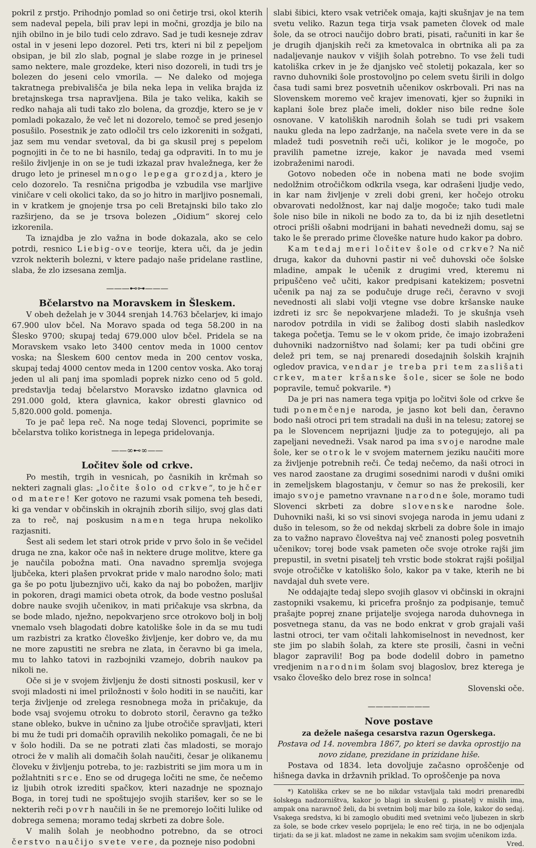pokril z prstjo. Prihodnjo pomlad so oni četirje trsi, okol kterih sem nadeval pepela, bili prav lepi in močni, grozdja je bilo na njih obilno in je bilo tudi celo zdravo. Sad je tudi kesneje zdrav ostal in v jeseni lepo dozorel. Peti trs, kteri ni bil z pepeljom obsipan, je bil zlo slab, pognal je slabe rozge in je prinesel samo nektere, male grozdeke, kteri niso dozoreli, in tudi trs je bolezen do jeseni celo vmorila. — Ne daleko od mojega takratnega prebivališča je bila neka lepa in velika brajda iz bretajnskega trsa napravljena. Bila je tako velika, kakih se redko nahaja ali tudi tako zlo bolena, da grozdje, ktero se je v pomladi pokazalo, že več let ni dozorelo, temoč se pred jesenjo posušilo. Posestnik je zato odločil trs celo izkoreniti in sožgati, jaz sem mu vendar svetoval, da bi ga skusil prej s pepelom pognojiti in če to ne bi hasnilo, tedaj ga odpraviti. In to mu je rešilo življenje in on se je tudi izkazal prav hvaležnega, ker že drugo leto je prinesel mnogo lepega grozdja, ktero je celo dozorelo. Ta resnična prigodba je vzbudila vse marljive viničare v celi okolici tako, da so jo hitro in marljivo posnemali, in v kratkem je gnojenje trsa po celi Bretajnski bilo tako zlo razširjeno, da se je trsova bolezen „Oidium“ skorej celo izkorenila.
Ta iznajdba je zlo važna in bode dokazala, ako se celo potrdi, resnico Liebig-ove teorije, ktera uči, da je jedin vzrok nekterih bolezni, v ktere padajo naše pridelane rastline, slaba, že zlo izsesana zemlja.
———⊷⊶———
Bčelarstvo na Moravskem in Šleskem.
V obeh deželah je v 3044 srenjah 14.763 bčelarjev, ki imajo 67.900 ulov bčel. Na Moravo spada od tega 58.200 in na Šlesko 9700; skupaj tedaj 679.000 ulov bčel. Pridela se na Moravskem vsako leto 3400 centov meda in 1000 centov voska; na Šleskem 600 centov meda in 200 centov voska, skupaj tedaj 4000 centov meda in 1200 centov voska. Ako toraj jeden ul ali panj ima spomladi poprek nizko ceno od 5 gold. predstavlja tedaj bčelarstvo Moravsko izdatno glavnica od 291.000 gold, ktera glavnica, kakor obresti glavnico od 5,820.000 gold. pomenja.
To je pač lepa reč. Na noge tedaj Slovenci, poprimite se bčelarstva toliko koristnega in lepega pridelovanja.
——∞⊷∞——
Ločitev šole od crkve.
Po mestih, trgih in vesnicah, po časnikih in krčmah so nekteri zagnali glas: „ločite šolo od crkve“, to je hčer od matere! Ker gotovo ne razumi vsak pomena teh besedi, ki ga vendar v občinskih in okrajnih zborih silijo, svoj glas dati za to reč, naj poskusim namen tega hrupa nekoliko razjasniti.
Šest ali sedem let stari otrok pride v prvo šolo in še večidel druga ne zna, kakor oče naš in nektere druge molitve, ktere ga je naučila pobožna mati. Ona navadno spremlja svojega ljubčeka, kteri plašen prvokrat pride v malo narodno šolo; mati ga še po potu ljubeznjivo uči, kako da naj bo pobožen, marljiv in pokoren, dragi mamici obeta otrok, da bode vestno poslušal dobre nauke svojih učenikov, in mati pričakuje vsa skrbna, da se bode mlado, nježno, nepokvarjeno srce otrokovo bolj in bolj vnemalo vseh blagodati dobre katoliške šole in da se mu tudi um razbistri za kratko človeško življenje, ker dobro ve, da mu ne more zapustiti ne srebra ne zlata, in čeravno bi ga imela, mu to lahko tatovi in razbojniki vzamejo, dobrih naukov pa nikoli ne.
Oče si je v svojem življenju že dosti sitnosti poskusil, ker v svoji mladosti ni imel priložnosti v šolo hoditi in se naučiti, kar terja življenje od zrelega resnobnega moža in pričakuje, da bode vsaj svojemu otroku to dobroto storil, čeravno ga težko stane obleko, bukve in učnino za ljube otročiče spravljati, kteri bi mu že tudi pri domačih opravilih nekoliko pomagali, če ne bi v šolo hodili. Da se ne potrati zlati čas mladosti, se morajo otroci že v malih ali domačih šolah naučiti, česar je olikanemu človeku v življenju potreba, to je: razbistriti se jim mora um in požlahtniti srce. Eno se od drugega ločiti ne sme, če nečemo iz ljubih otrok izrediti spačkov, kteri nazadnje ne spoznajo Boga, in torej tudi ne spoštujejo svojih starišev, ker so se le nekterih reči povrh naučili in še ne premorejo ločiti lulike od dobrega semena; moramo tedaj skrbeti za dobre šole.
V malih šolah je neobhodno potrebno, da se otroci čerstvo naučijo svete vere, da pozneje niso podobni
slabi šibici, ktero vsak vetriček omaja, kajti skušnjav je na tem svetu veliko. Razun tega tirja vsak pameten človek od male šole, da se otroci naučijo dobro brati, pisati, računiti in kar še je drugih djanjskih reči za kmetovalca in obrtnika ali pa za nadaljevanje naukov v višjih šolah potrebno. To vse želi tudi katoliška crkev in je že djanjsko več stoletij pokazala, ker so ravno duhovniki šole prostovoljno po celem svetu širili in dolgo časa tudi sami brez posvetnih učenikov oskrbovali. Pri nas na Slovenskem moremo več krajev imenovati, kjer so župniki in kaplani šole brez plače imeli, dokler niso bile redne šole osnovane. V katoliških narodnih šolah se tudi pri vsakem nauku gleda na lepo zadržanje, na načela svete vere in da se mladež tudi posvetnih reči uči, kolikor je le mogoče, po pravilih pametne izreje, kakor je navada med vsemi izobraženimi narodi.
Gotovo nobeden oče in nobena mati ne bode svojim nedolžnim otročičkom odkrila vsega, kar odrašeni ljudje vedo, in kar nam življenje v zreli dobi greni, ker hočejo otroku obvarovati nedolžnost, kar naj dalje mogoče; tako tudi male šole niso bile in nikoli ne bodo za to, da bi iz njih desetletni otroci prišli ošabni modrijani in bahati nevedneži domu, saj se tako le še prerado prime človeške nature hudo kakor pa dobro.
Kam tedaj meri ločitev šole od crkve? Na nič druga, kakor da duhovni pastir ni več duhovski oče šolske mladine, ampak le učenik z drugimi vred, kteremu ni pripuščeno več učiti, kakor predpisani katekizem; posvetni učenik pa naj za se podučuje druge reči, čeravno v svoji nevednosti ali slabi volji vtegne vse dobre kršanske nauke izdreti iz src še nepokvarjene mladeži. To je skušnja vseh narodov potrdila in vidi se žalibog dosti slabih nasledkov takega početja. Temu se le v okom pride, če imajo izobraženi duhovniki nadzorništvo nad šolami; ker pa tudi občini gre delež pri tem, se naj prenaredi dosedajnih šolskih krajnih ogledov pravica, vendar je treba pri tem zaslišati crkev, mater kršanske šole, sicer se šole ne bodo popravile, temuč pokvarile. *)
Da je pri nas namera tega vpitja po ločitvi šole od crkve še tudi ponemčenje naroda, je jasno kot beli dan, čeravno bodo naši otroci pri tem stradali na duši in na telesu; zatorej se pa le Slovencem neprijazni ljudje za to potegujejo, ali pa zapeljani nevedneži. Vsak narod pa ima svoje narodne male šole, ker se otrok le v svojem maternem jeziku naučiti more za življenje potrebnih reči. Če tedaj nečemo, da naši otroci in ves narod zaostane za drugimi sosednimi narodi v dušni omiki in zemeljskem blagostanju, v čemur so nas že prekosili, ker imajo svoje pametno vravnane narodne šole, moramo tudi Slovenci skrbeti za dobre slovenske narodne šole. Duhovniki naši, ki so vsi sinovi svojega naroda in jemu udani z dušo in telesom, so že od nekdaj skrbeli za dobre šole in imajo za to važno napravo človeštva naj več znanosti poleg posvetnih učenikov; torej bode vsak pameten oče svoje otroke rajši jim prepustil, in svetni pisatelj teh vrstic bode stokrat rajši pošiljal svoje otročičke v katoliško šolo, kakor pa v take, kterih ne bi navdajal duh svete vere.
Ne oddajajte tedaj slepo svojih glasov vi občinski in okrajni zastopniki vsakemu, ki pricefra prošnjo za podpisanje, temuč prašajte poprej znane prijatelje svojega naroda duhovnega in posvetnega stanu, da vas ne bodo enkrat v grob grajali vaši lastni otroci, ter vam očitali lahkomiselnost in nevednost, ker ste jim po slabih šolah, za ktere ste prosili, časni in večni blagor zapravili! Bog pa bode dodelil dobro in pametno vredjenim narodnim šolam svoj blagoslov, brez kterega je vsako človeško delo brez rose in solnca!
Slovenski oče.
————————
Nove postave
za dežele našega cesarstva razun Ogerskega.
Postava od 14. novembra 1867, po kteri se davka oprostijo na novo zidane, prezidane in prizidane hiše.
Postava od 1834. leta dovoljuje začasno oproščenje od hišnega davka in državnih priklad. To oproščenje pa nova
*) Katoliška crkev se ne bo nikdar vstavljala taki modri prenaredbi šolskega nadzorništva, kakor jo blagi in skušeni g. pisatelj v mislih ima, ampak ona naravnoč želi, da bi svetnim bolj mar bilo za šole, kakor do sedaj. Vsakega sredstva, ki bi zamoglo obuditi med svetnimi večo ljubezen in skrb za šole, se bode crkev veselo poprijela; le eno reč tirja, in ne bo odjenjala tirjati: da se ji kat. mladost ne zame in nekakim sam svojim učenikom izda. Vred.